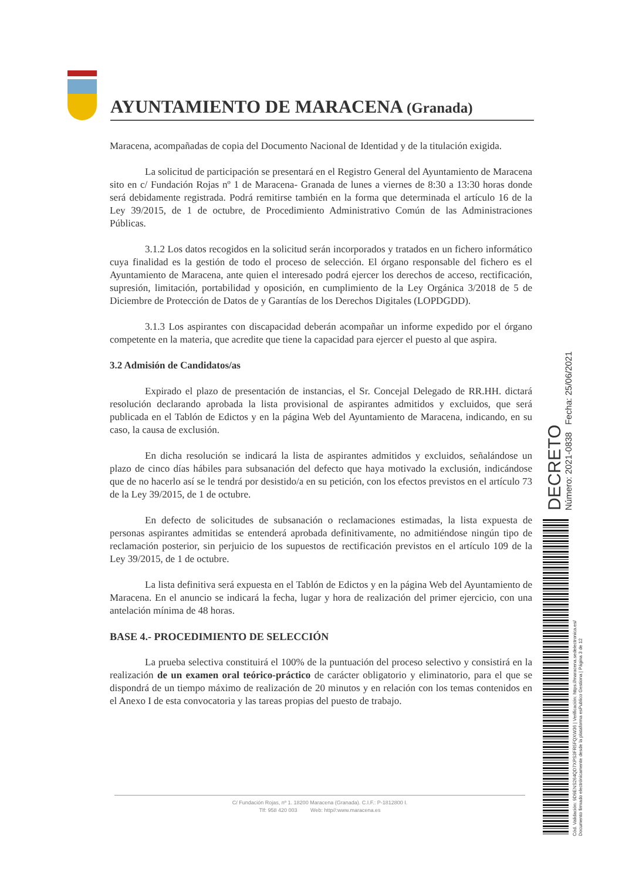AYUNTAMIENTO DE MARACENA (Granada)
Maracena, acompañadas de copia del Documento Nacional de Identidad y de la titulación exigida.
La solicitud de participación se presentará en el Registro General del Ayuntamiento de Maracena sito en c/ Fundación Rojas nº 1 de Maracena- Granada de lunes a viernes de 8:30 a 13:30 horas donde será debidamente registrada. Podrá remitirse también en la forma que determinada el artículo 16 de la Ley 39/2015, de 1 de octubre, de Procedimiento Administrativo Común de las Administraciones Públicas.
3.1.2 Los datos recogidos en la solicitud serán incorporados y tratados en un fichero informático cuya finalidad es la gestión de todo el proceso de selección. El órgano responsable del fichero es el Ayuntamiento de Maracena, ante quien el interesado podrá ejercer los derechos de acceso, rectificación, supresión, limitación, portabilidad y oposición, en cumplimiento de la Ley Orgánica 3/2018 de 5 de Diciembre de Protección de Datos de y Garantías de los Derechos Digitales (LOPDGDD).
3.1.3 Los aspirantes con discapacidad deberán acompañar un informe expedido por el órgano competente en la materia, que acredite que tiene la capacidad para ejercer el puesto al que aspira.
3.2 Admisión de Candidatos/as
Expirado el plazo de presentación de instancias, el Sr. Concejal Delegado de RR.HH. dictará resolución declarando aprobada la lista provisional de aspirantes admitidos y excluidos, que será publicada en el Tablón de Edictos y en la página Web del Ayuntamiento de Maracena, indicando, en su caso, la causa de exclusión.
En dicha resolución se indicará la lista de aspirantes admitidos y excluidos, señalándose un plazo de cinco días hábiles para subsanación del defecto que haya motivado la exclusión, indicándose que de no hacerlo así se le tendrá por desistido/a en su petición, con los efectos previstos en el artículo 73 de la Ley 39/2015, de 1 de octubre.
En defecto de solicitudes de subsanación o reclamaciones estimadas, la lista expuesta de personas aspirantes admitidas se entenderá aprobada definitivamente, no admitiéndose ningún tipo de reclamación posterior, sin perjuicio de los supuestos de rectificación previstos en el artículo 109 de la Ley 39/2015, de 1 de octubre.
La lista definitiva será expuesta en el Tablón de Edictos y en la página Web del Ayuntamiento de Maracena. En el anuncio se indicará la fecha, lugar y hora de realización del primer ejercicio, con una antelación mínima de 48 horas.
BASE 4.- PROCEDIMIENTO DE SELECCIÓN
La prueba selectiva constituirá el 100% de la puntuación del proceso selectivo y consistirá en la realización de un examen oral teórico-práctico de carácter obligatorio y eliminatorio, para el que se dispondrá de un tiempo máximo de realización de 20 minutos y en relación con los temas contenidos en el Anexo I de esta convocatoria y las tareas propias del puesto de trabajo.
C/ Fundación Rojas, nº 1. 18200 Maracena (Granada). C.I.F.: P-1812800 I.
Tlf: 958 420 003 Web: http//:www.maracena.es
DECRETO Número: 2021-0838 Fecha: 25/06/2021
Cód. Validación: 9D9ENS264QD7XPS3FR5FQXW36 | Verificación: https://maracena.sedelectronica.es/
Documento firmado electrónicamente desde la plataforma esPublico Gestiona | Página 3 de 12